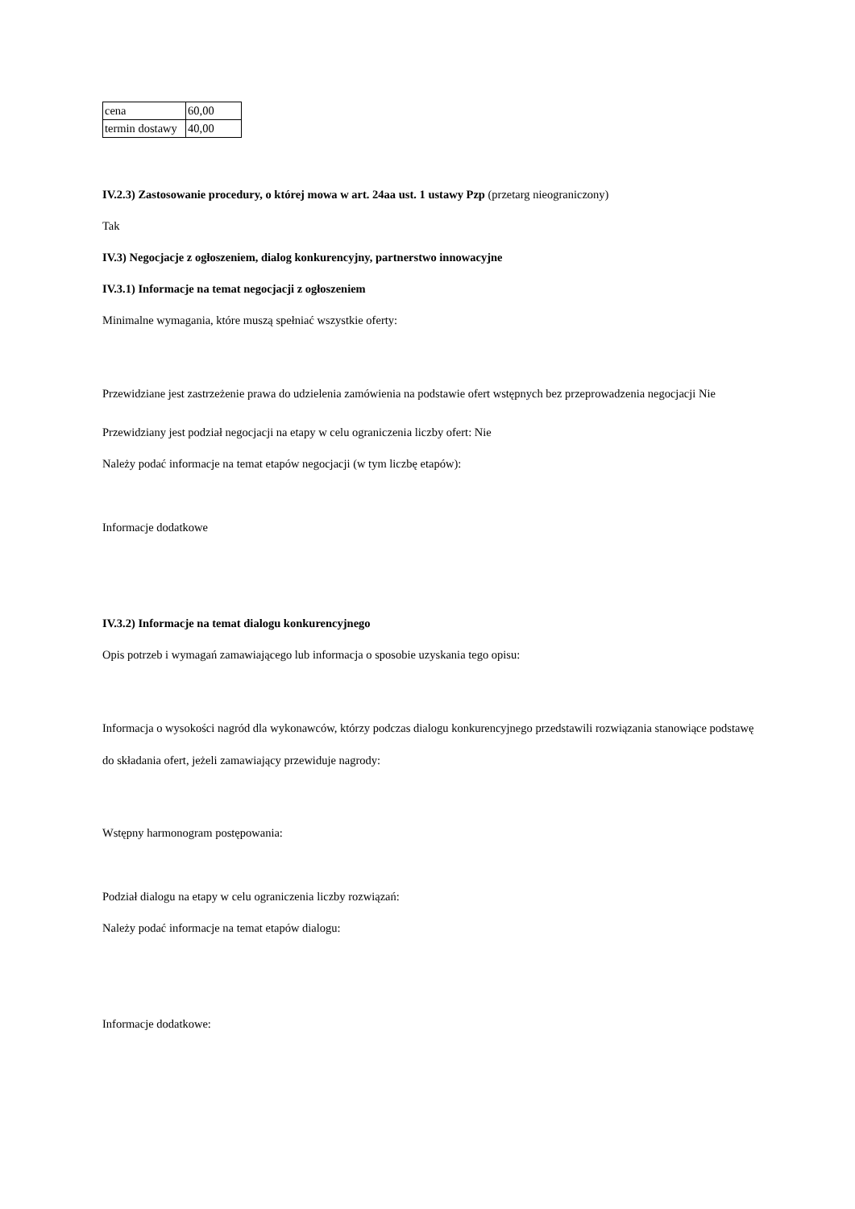| cena | 60,00 |
| termin dostawy | 40,00 |
IV.2.3) Zastosowanie procedury, o której mowa w art. 24aa ust. 1 ustawy Pzp (przetarg nieograniczony)
Tak
IV.3) Negocjacje z ogłoszeniem, dialog konkurencyjny, partnerstwo innowacyjne
IV.3.1) Informacje na temat negocjacji z ogłoszeniem
Minimalne wymagania, które muszą spełniać wszystkie oferty:
Przewidziane jest zastrzeżenie prawa do udzielenia zamówienia na podstawie ofert wstępnych bez przeprowadzenia negocjacji Nie
Przewidziany jest podział negocjacji na etapy w celu ograniczenia liczby ofert: Nie
Należy podać informacje na temat etapów negocjacji (w tym liczbę etapów):
Informacje dodatkowe
IV.3.2) Informacje na temat dialogu konkurencyjnego
Opis potrzeb i wymagań zamawiającego lub informacja o sposobie uzyskania tego opisu:
Informacja o wysokości nagród dla wykonawców, którzy podczas dialogu konkurencyjnego przedstawili rozwiązania stanowiące podstawę do składania ofert, jeżeli zamawiający przewiduje nagrody:
Wstępny harmonogram postępowania:
Podział dialogu na etapy w celu ograniczenia liczby rozwiązań:
Należy podać informacje na temat etapów dialogu:
Informacje dodatkowe: